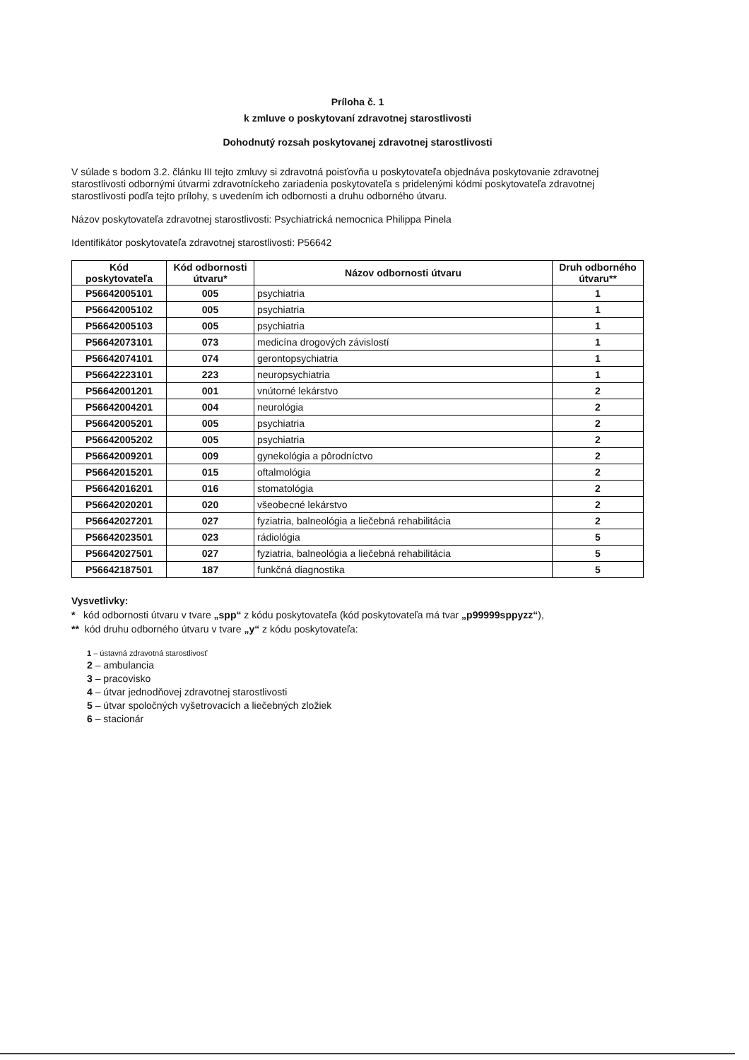Príloha č. 1
k zmluve o poskytovaní zdravotnej starostlivosti
Dohodnutý rozsah poskytovanej zdravotnej starostlivosti
V súlade s bodom 3.2. článku III tejto zmluvy si zdravotná poisťovňa u poskytovateľa objednáva poskytovanie zdravotnej starostlivosti odbornými útvarmi zdravotníckeho zariadenia poskytovateľa s pridelenými kódmi poskytovateľa zdravotnej starostlivosti podľa tejto prílohy, s uvedením ich odbornosti a druhu odborného útvaru.
Názov poskytovateľa zdravotnej starostlivosti: Psychiatrická nemocnica Philippa Pinela
Identifikátor poskytovateľa zdravotnej starostlivosti: P56642
| Kód poskytovateľa | Kód odbornosti útvaru* | Názov odbornosti útvaru | Druh odborného útvaru** |
| --- | --- | --- | --- |
| P56642005101 | 005 | psychiatria | 1 |
| P56642005102 | 005 | psychiatria | 1 |
| P56642005103 | 005 | psychiatria | 1 |
| P56642073101 | 073 | medicína drogových závislostí | 1 |
| P56642074101 | 074 | gerontopsychiatria | 1 |
| P56642223101 | 223 | neuropsychiatria | 1 |
| P56642001201 | 001 | vnútorné lekárstvo | 2 |
| P56642004201 | 004 | neurológia | 2 |
| P56642005201 | 005 | psychiatria | 2 |
| P56642005202 | 005 | psychiatria | 2 |
| P56642009201 | 009 | gynekológia a pôrodníctvo | 2 |
| P56642015201 | 015 | oftalmológia | 2 |
| P56642016201 | 016 | stomatológia | 2 |
| P56642020201 | 020 | všeobecné lekárstvo | 2 |
| P56642027201 | 027 | fyziatria, balneológia a liečebná rehabilitácia | 2 |
| P56642023501 | 023 | rádiológia | 5 |
| P56642027501 | 027 | fyziatria, balneológia a liečebná rehabilitácia | 5 |
| P56642187501 | 187 | funkčná diagnostika | 5 |
Vysvetlivky:
* kód odbornosti útvaru v tvare „spp“ z kódu poskytovateľa (kód poskytovateľa má tvar „p99999sppyzz“),
** kód druhu odborného útvaru v tvare „y“ z kódu poskytovateľa:
1 – ústavná zdravotná starostlivosť
2 – ambulancia
3 – pracovisko
4 – útvar jednodňovej zdravotnej starostlivosti
5 – útvar spoločných vyšetrovacích a liečebných zložiek
6 – stacionár